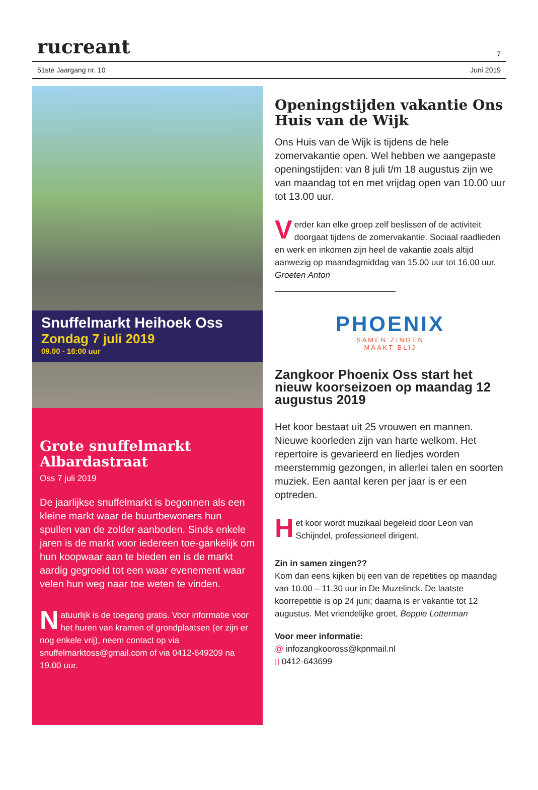rucreant 7
51ste Jaargang nr. 10 Juni 2019
Snuffelmarkt Heihoek Oss
Zondag 7 juli 2019
09.00 - 16:00 uur
Grote snuffelmarkt Albardastraat
Oss 7 juli 2019
De jaarlijkse snuffelmarkt is begonnen als een kleine markt waar de buurtbewoners hun spullen van de zolder aanboden. Sinds enkele jaren is de markt voor iedereen toe-gankelijk om hun koopwaar aan te bieden en is de markt aardig gegroeid tot een waar evenement waar velen hun weg naar toe weten te vinden.
Natuurlijk is de toegang gratis. Voor informatie voor het huren van kramen of grondplaatsen (er zijn er nog enkele vrij), neem contact op via snuffelmarktoss@gmail.com of via 0412-649209 na 19.00 uur.
Openingstijden vakantie Ons Huis van de Wijk
Ons Huis van de Wijk is tijdens de hele zomervakantie open. Wel hebben we aangepaste openingstijden: van 8 juli t/m 18 augustus zijn we van maandag tot en met vrijdag open van 10.00 uur tot 13.00 uur.
Verder kan elke groep zelf beslissen of de activiteit doorgaat tijdens de zomervakantie. Sociaal raadlieden en werk en inkomen zijn heel de vakantie zoals altijd aanwezig op maandagmiddag van 15.00 uur tot 16.00 uur. Groeten Anton
PHOENIX
SAMEN ZINGEN
MAAKT BLIJ
Zangkoor Phoenix Oss start het nieuw koorseizoen op maandag 12 augustus 2019
Het koor bestaat uit 25 vrouwen en mannen. Nieuwe koorleden zijn van harte welkom. Het repertoire is gevarieerd en liedjes worden meerstemmig gezongen, in allerlei talen en soorten muziek. Een aantal keren per jaar is er een optreden.
Het koor wordt muzikaal begeleid door Leon van Schijndel, professioneel dirigent.
Zin in samen zingen??
Kom dan eens kijken bij een van de repetities op maandag van 10.00 – 11.30 uur in De Muzelinck. De laatste koorrepetitie is op 24 juni; daarna is er vakantie tot 12 augustus. Met vriendelijke groet, Beppie Lotterman
Voor meer informatie:
@ infozangkooross@kpnmail.nl
▯ 0412-643699